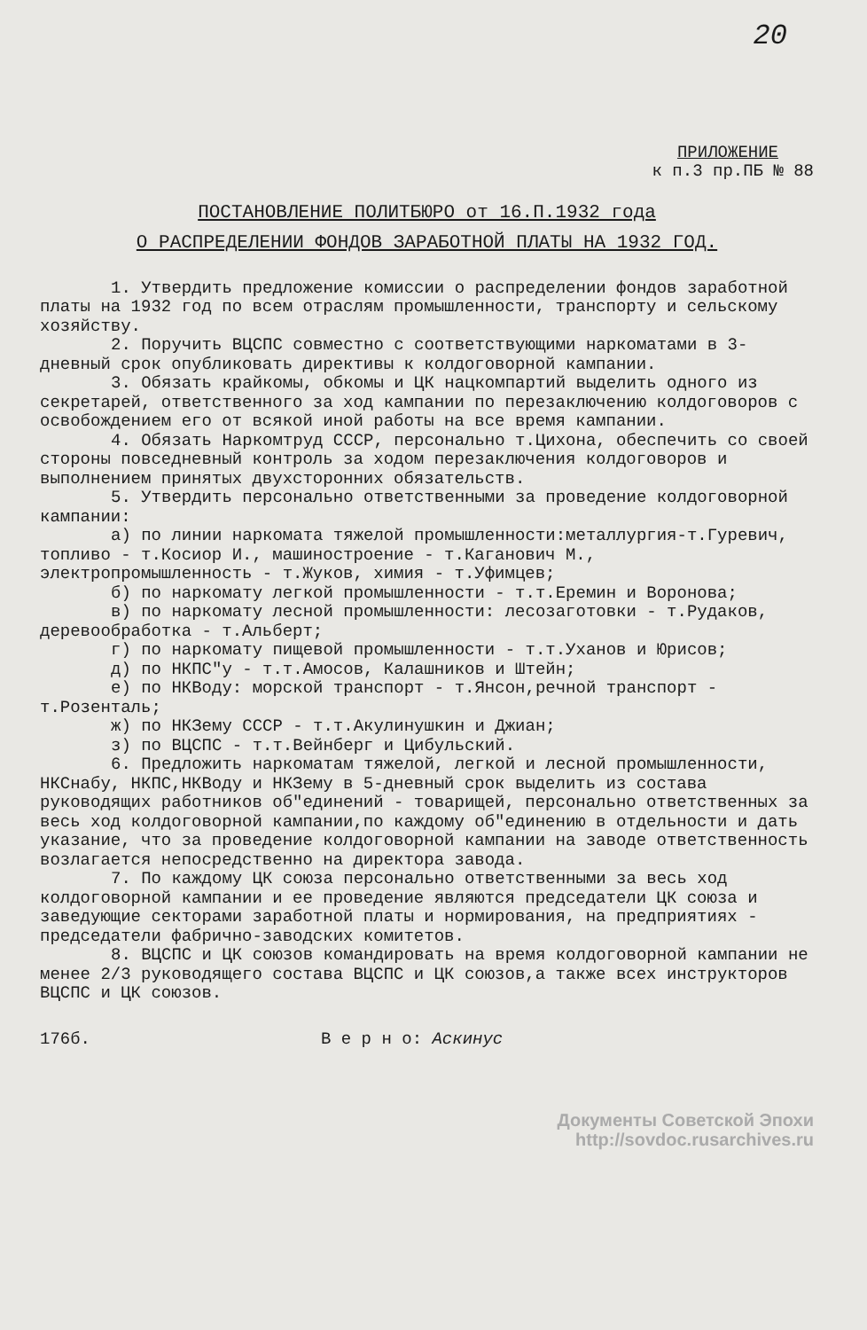20
ПРИЛОЖЕНИЕ
к п.3 пр.ПБ № 88
ПОСТАНОВЛЕНИЕ ПОЛИТБЮРО от 16.П.1932 года
О РАСПРЕДЕЛЕНИИ ФОНДОВ ЗАРАБОТНОЙ ПЛАТЫ НА 1932 ГОД.
1. Утвердить предложение комиссии о распределении фондов заработной платы на 1932 год по всем отраслям промышленности, транспорту и сельскому хозяйству.
2. Поручить ВЦСПС совместно с соответствующими наркоматами в 3-дневный срок опубликовать директивы к колдоговорной кампании.
3. Обязать крайкомы, обкомы и ЦК нацкомпартий выделить одного из секретарей, ответственного за ход кампании по перезаключению колдоговоров с освобождением его от всякой иной работы на все время кампании.
4. Обязать Наркомтруд СССР, персонально т.Цихона, обеспечить со своей стороны повседневный контроль за ходом перезаключения колдоговоров и выполнением принятых двухсторонних обязательств.
5. Утвердить персонально ответственными за проведение колдоговорной кампании:
а) по линии наркомата тяжелой промышленности:металлургия-т.Гуревич, топливо - т.Косиор И., машиностроение - т.Каганович М., электропромышленность - т.Жуков, химия - т.Уфимцев;
б) по наркомату легкой промышленности - т.т.Еремин и Воронова;
в) по наркомату лесной промышленности: лесозаготовки - т.Рудаков, деревообработка - т.Альберт;
г) по наркомату пищевой промышленности - т.т.Уханов и Юрисов;
д) по НКПС"у - т.т.Амосов, Калашников и Штейн;
е) по НКВоду: морской транспорт - т.Янсон,речной транспорт - т.Розенталь;
ж) по НКЗему СССР - т.т.Акулинушкин и Джиан;
з) по ВЦСПС - т.т.Вейнберг и Цибульский.
6. Предложить наркоматам тяжелой, легкой и лесной промышленности, НКСнабу, НКПС,НКВоду и НКЗему в 5-дневный срок выделить из состава руководящих работников об"единений - товарищей, персонально ответственных за весь ход колдоговорной кампании,по каждому об"единению в отдельности и дать указание, что за проведение колдоговорной кампании на заводе ответственность возлагается непосредственно на директора завода.
7. По каждому ЦК союза персонально ответственными за весь ход колдоговорной кампании и ее проведение являются председатели ЦК союза и заведующие секторами заработной платы и нормирования, на предприятиях - председатели фабрично-заводских комитетов.
8. ВЦСПС и ЦК союзов командировать на время колдоговорной кампании не менее 2/3 руководящего состава ВЦСПС и ЦК союзов,а также всех инструкторов ВЦСПС и ЦК союзов.
176б. В е р н о: Аскинус
Документы Советской Эпохи
http://sovdoc.rusarchives.ru